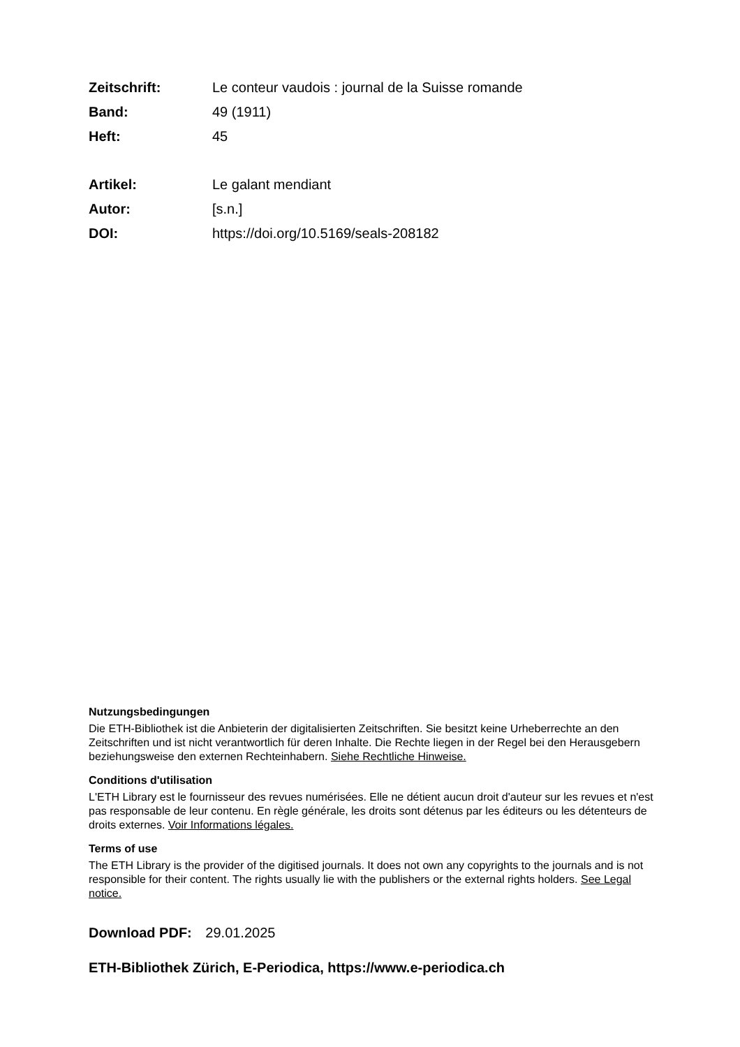Zeitschrift:
Le conteur vaudois : journal de la Suisse romande
Band: 49 (1911)
Heft: 45
Artikel: Le galant mendiant
Autor: [s.n.]
DOI:
https://doi.org/10.5169/seals-208182
Nutzungsbedingungen
Die ETH-Bibliothek ist die Anbieterin der digitalisierten Zeitschriften. Sie besitzt keine Urheberrechte an den Zeitschriften und ist nicht verantwortlich für deren Inhalte. Die Rechte liegen in der Regel bei den Herausgebern beziehungsweise den externen Rechteinhabern. Siehe Rechtliche Hinweise.
Conditions d'utilisation
L'ETH Library est le fournisseur des revues numérisées. Elle ne détient aucun droit d'auteur sur les revues et n'est pas responsable de leur contenu. En règle générale, les droits sont détenus par les éditeurs ou les détenteurs de droits externes. Voir Informations légales.
Terms of use
The ETH Library is the provider of the digitised journals. It does not own any copyrights to the journals and is not responsible for their content. The rights usually lie with the publishers or the external rights holders. See Legal notice.
Download PDF: 29.01.2025
ETH-Bibliothek Zürich, E-Periodica, https://www.e-periodica.ch